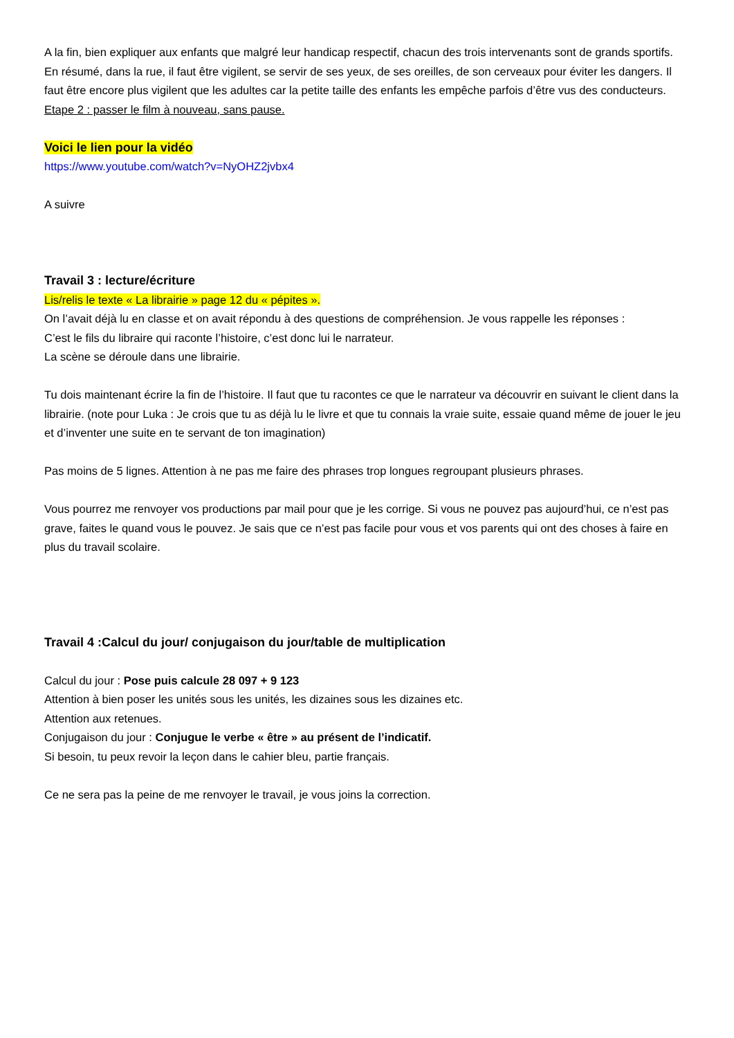A la fin, bien expliquer aux enfants que malgré leur handicap respectif, chacun des trois intervenants sont de grands sportifs.
En résumé, dans la rue, il faut être vigilent, se servir de ses yeux, de ses oreilles, de son cerveaux pour éviter les dangers. Il faut être encore plus vigilent que les adultes car la petite taille des enfants les empêche parfois d’être vus des conducteurs.
Etape 2 : passer le film à nouveau, sans pause.
Voici le lien pour la vidéo
https://www.youtube.com/watch?v=NyOHZ2jvbx4
A suivre
Travail 3 : lecture/écriture
Lis/relis le texte « La librairie » page 12 du « pépites ».
On l’avait déjà lu en classe et on avait répondu à des questions de compréhension. Je vous rappelle les réponses :
C’est le fils du libraire qui raconte l’histoire, c’est donc lui le narrateur.
La scène se déroule dans une librairie.
Tu dois maintenant écrire la fin de l’histoire. Il faut que tu racontes ce que le narrateur va découvrir en suivant le client dans la librairie. (note pour Luka : Je crois que tu as déjà lu le livre et que tu connais la vraie suite, essaie quand même de jouer le jeu et d’inventer une suite en te servant de ton imagination)
Pas moins de 5 lignes. Attention à ne pas me faire des phrases trop longues regroupant plusieurs phrases.
Vous pourrez me renvoyer vos productions par mail pour que je les corrige. Si vous ne pouvez pas aujourd’hui, ce n’est pas grave, faites le quand vous le pouvez. Je sais que ce n’est pas facile pour vous et vos parents qui ont des choses à faire en plus du travail scolaire.
Travail 4 :Calcul du jour/ conjugaison du jour/table de multiplication
Calcul du jour : Pose puis calcule 28 097 + 9 123
Attention à bien poser les unités sous les unités, les dizaines sous les dizaines etc.
Attention aux retenues.
Conjugaison du jour : Conjugue le verbe « être » au présent de l’indicatif.
Si besoin, tu peux revoir la leçon dans le cahier bleu, partie français.
Ce ne sera pas la peine de me renvoyer le travail, je vous joins la correction.